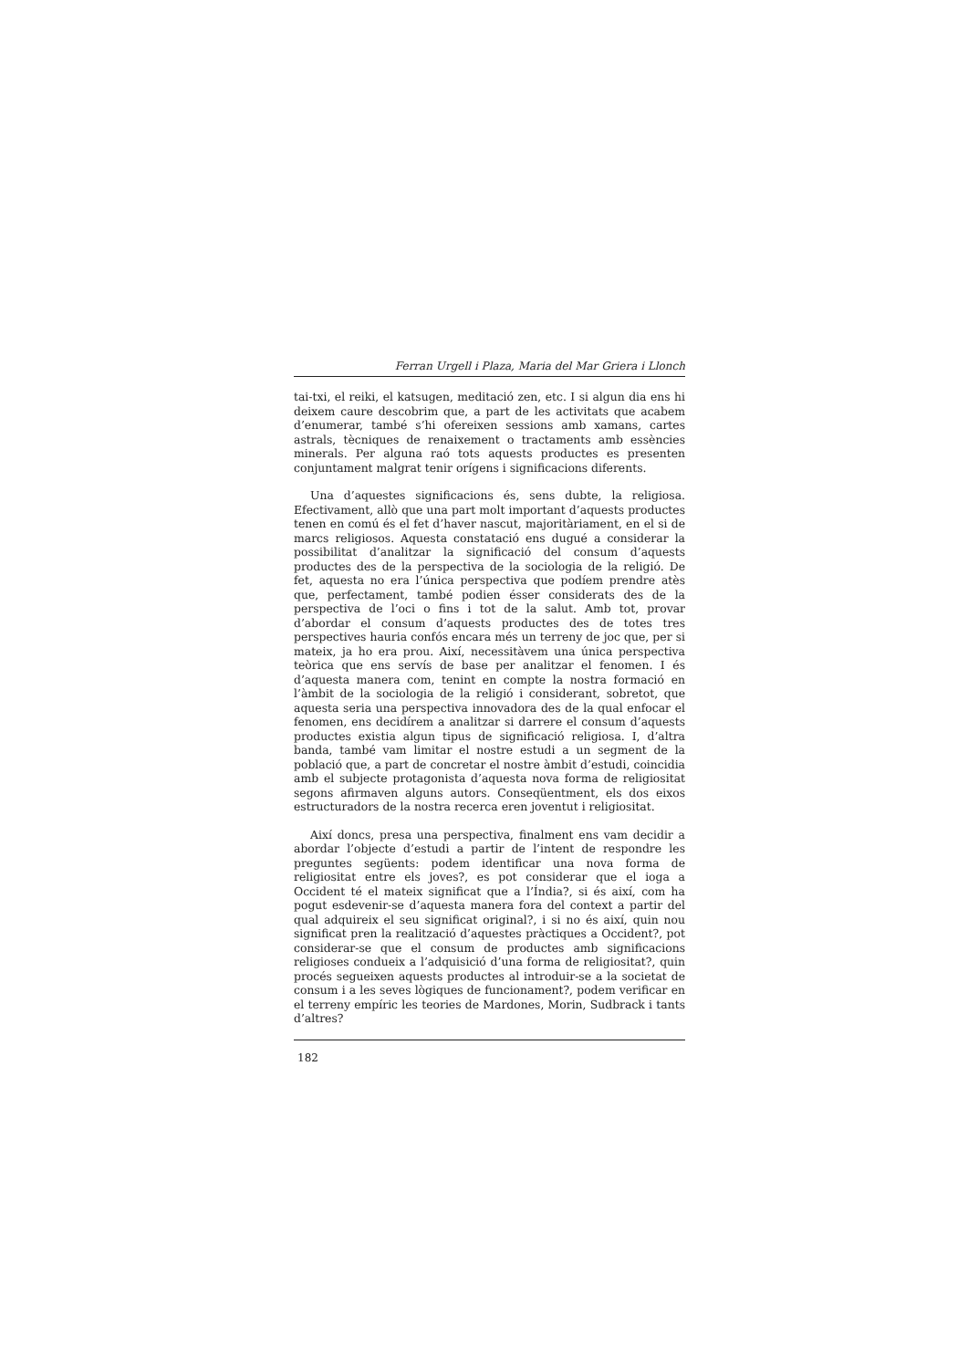Ferran Urgell i Plaza, Maria del Mar Griera i Llonch
tai-txi, el reiki, el katsugen, meditació zen, etc. I si algun dia ens hi deixem caure descobrim que, a part de les activitats que acabem d’enumerar, també s’hi ofereixen sessions amb xamans, cartes astrals, tècniques de renaixement o tractaments amb essències minerals. Per alguna raó tots aquests productes es presenten conjuntament malgrat tenir orígens i significacions diferents.
Una d’aquestes significacions és, sens dubte, la religiosa. Efectivament, allò que una part molt important d’aquests productes tenen en comú és el fet d’haver nascut, majoritàriament, en el si de marcs religiosos. Aquesta constatació ens dugué a considerar la possibilitat d’analitzar la significació del consum d’aquests productes des de la perspectiva de la sociologia de la religió. De fet, aquesta no era l’única perspectiva que podíem prendre atès que, perfectament, també podien ésser considerats des de la perspectiva de l’oci o fins i tot de la salut. Amb tot, provar d’abordar el consum d’aquests productes des de totes tres perspectives hauria confós encara més un terreny de joc que, per si mateix, ja ho era prou. Així, necessitàvem una única perspectiva teòrica que ens servís de base per analitzar el fenomen. I és d’aquesta manera com, tenint en compte la nostra formació en l’àmbit de la sociologia de la religió i considerant, sobretot, que aquesta seria una perspectiva innovadora des de la qual enfocar el fenomen, ens decidírem a analitzar si darrere el consum d’aquests productes existia algun tipus de significació religiosa. I, d’altra banda, també vam limitar el nostre estudi a un segment de la població que, a part de concretar el nostre àmbit d’estudi, coincidia amb el subjecte protagonista d’aquesta nova forma de religiositat segons afirmaven alguns autors. Conseqüentment, els dos eixos estructuradors de la nostra recerca eren joventut i religiositat.
Així doncs, presa una perspectiva, finalment ens vam decidir a abordar l’objecte d’estudi a partir de l’intent de respondre les preguntes següents: podem identificar una nova forma de religiositat entre els joves?, es pot considerar que el ioga a Occident té el mateix significat que a l’Índia?, si és així, com ha pogut esdevenir-se d’aquesta manera fora del context a partir del qual adquireix el seu significat original?, i si no és així, quin nou significat pren la realització d’aquestes pràctiques a Occident?, pot considerar-se que el consum de productes amb significacions religioses condueix a l’adquisició d’una forma de religiositat?, quin procés segueixen aquests productes al introduir-se a la societat de consum i a les seves lògiques de funcionament?, podem verificar en el terreny empíric les teories de Mardones, Morin, Sudbrack i tants d’altres?
182